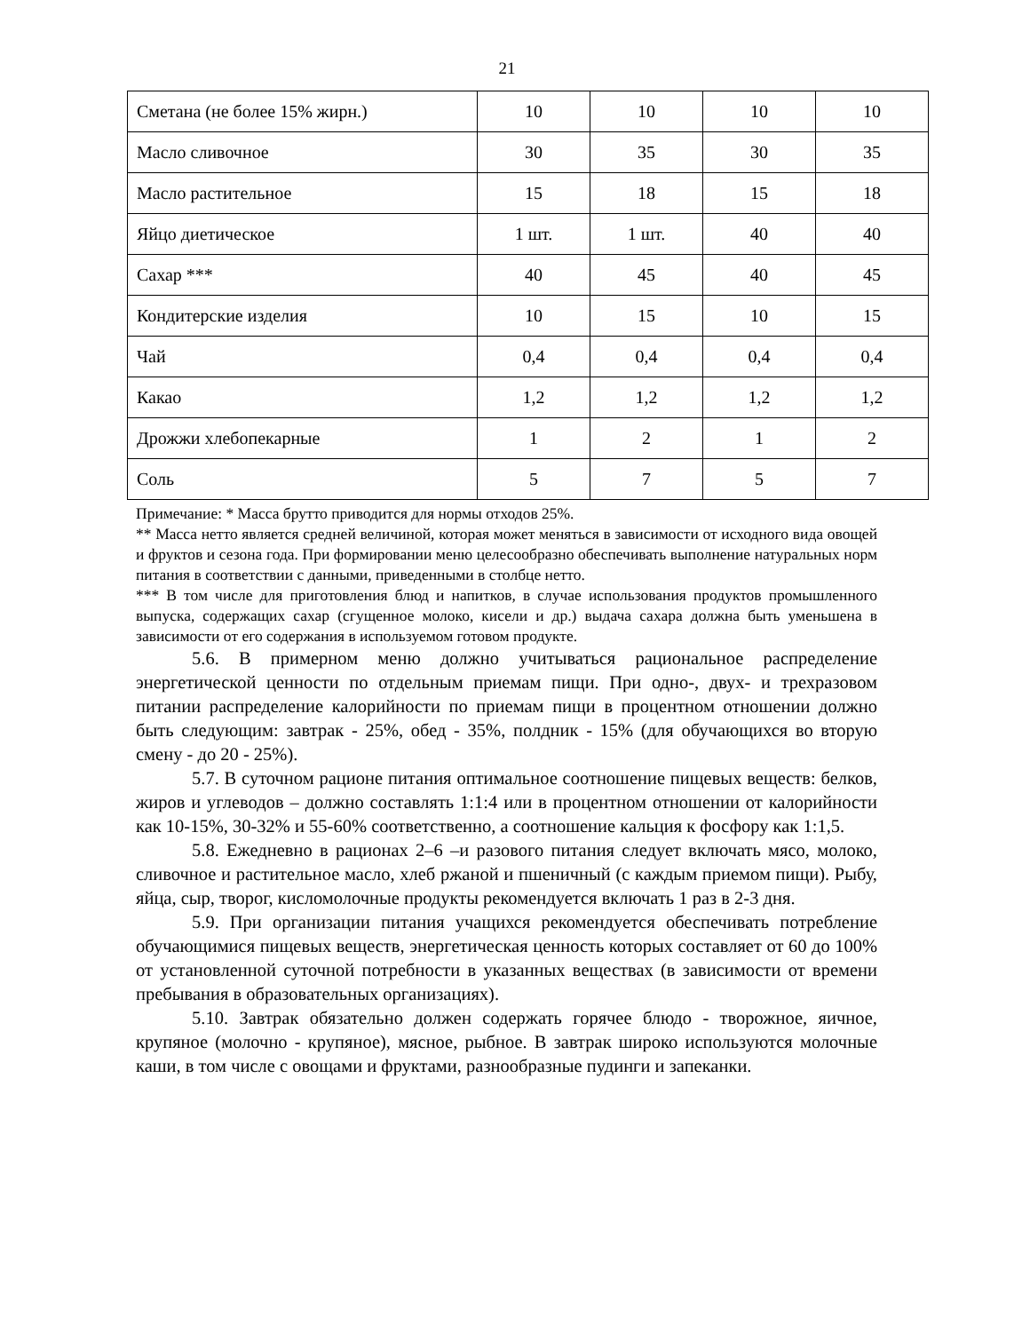21
| Сметана (не более 15% жирн.) | 10 | 10 | 10 | 10 |
| Масло сливочное | 30 | 35 | 30 | 35 |
| Масло растительное | 15 | 18 | 15 | 18 |
| Яйцо диетическое | 1 шт. | 1 шт. | 40 | 40 |
| Сахар *** | 40 | 45 | 40 | 45 |
| Кондитерские изделия | 10 | 15 | 10 | 15 |
| Чай | 0,4 | 0,4 | 0,4 | 0,4 |
| Какао | 1,2 | 1,2 | 1,2 | 1,2 |
| Дрожжи хлебопекарные | 1 | 2 | 1 | 2 |
| Соль | 5 | 7 | 5 | 7 |
Примечание: * Масса брутто приводится для нормы отходов 25%.
** Масса нетто является средней величиной, которая может меняться в зависимости от исходного вида овощей и фруктов и сезона года. При формировании меню целесообразно обеспечивать выполнение натуральных норм питания в соответствии с данными, приведенными в столбце нетто.
*** В том числе для приготовления блюд и напитков, в случае использования продуктов промышленного выпуска, содержащих сахар (сгущенное молоко, кисели и др.) выдача сахара должна быть уменьшена в зависимости от его содержания в используемом готовом продукте.
5.6. В примерном меню должно учитываться рациональное распределение энергетической ценности по отдельным приемам пищи. При одно-, двух- и трехразовом питании распределение калорийности по приемам пищи в процентном отношении должно быть следующим: завтрак - 25%, обед - 35%, полдник - 15% (для обучающихся во вторую смену - до 20 - 25%).
5.7. В суточном рационе питания оптимальное соотношение пищевых веществ: белков, жиров и углеводов – должно составлять 1:1:4 или в процентном отношении от калорийности как 10-15%, 30-32% и 55-60% соответственно, а соотношение кальция к фосфору как 1:1,5.
5.8. Ежедневно в рационах 2–6 –и разового питания следует включать мясо, молоко, сливочное и растительное масло, хлеб ржаной и пшеничный (с каждым приемом пищи). Рыбу, яйца, сыр, творог, кисломолочные продукты рекомендуется включать 1 раз в 2-3 дня.
5.9. При организации питания учащихся рекомендуется обеспечивать потребление обучающимися пищевых веществ, энергетическая ценность которых составляет от 60 до 100% от установленной суточной потребности в указанных веществах (в зависимости от времени пребывания в образовательных организациях).
5.10. Завтрак обязательно должен содержать горячее блюдо - творожное, яичное, крупяное (молочно - крупяное), мясное, рыбное. В завтрак широко используются молочные каши, в том числе с овощами и фруктами, разнообразные пудинги и запеканки.